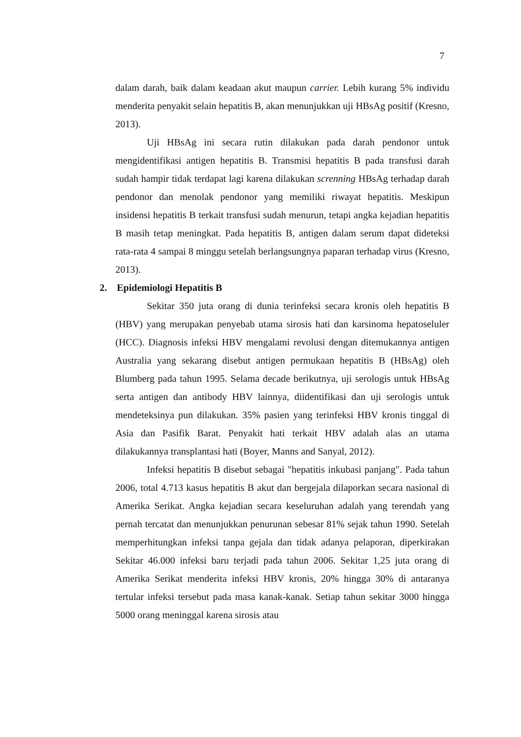7
dalam darah, baik dalam keadaan akut maupun carrier. Lebih kurang 5% individu menderita penyakit selain hepatitis B, akan menunjukkan uji HBsAg positif (Kresno, 2013).
Uji HBsAg ini secara rutin dilakukan pada darah pendonor untuk mengidentifikasi antigen hepatitis B. Transmisi hepatitis B pada transfusi darah sudah hampir tidak terdapat lagi karena dilakukan screnning HBsAg terhadap darah pendonor dan menolak pendonor yang memiliki riwayat hepatitis. Meskipun insidensi hepatitis B terkait transfusi sudah menurun, tetapi angka kejadian hepatitis B masih tetap meningkat. Pada hepatitis B, antigen dalam serum dapat dideteksi rata-rata 4 sampai 8 minggu setelah berlangsungnya paparan terhadap virus (Kresno, 2013).
2. Epidemiologi Hepatitis B
Sekitar 350 juta orang di dunia terinfeksi secara kronis oleh hepatitis B (HBV) yang merupakan penyebab utama sirosis hati dan karsinoma hepatoseluler (HCC). Diagnosis infeksi HBV mengalami revolusi dengan ditemukannya antigen Australia yang sekarang disebut antigen permukaan hepatitis B (HBsAg) oleh Blumberg pada tahun 1995. Selama decade berikutnya, uji serologis untuk HBsAg serta antigen dan antibody HBV lainnya, diidentifikasi dan uji serologis untuk mendeteksinya pun dilakukan. 35% pasien yang terinfeksi HBV kronis tinggal di Asia dan Pasifik Barat. Penyakit hati terkait HBV adalah alas an utama dilakukannya transplantasi hati (Boyer, Manns and Sanyal, 2012).
Infeksi hepatitis B disebut sebagai "hepatitis inkubasi panjang". Pada tahun 2006, total 4.713 kasus hepatitis B akut dan bergejala dilaporkan secara nasional di Amerika Serikat. Angka kejadian secara keseluruhan adalah yang terendah yang pernah tercatat dan menunjukkan penurunan sebesar 81% sejak tahun 1990. Setelah memperhitungkan infeksi tanpa gejala dan tidak adanya pelaporan, diperkirakan Sekitar 46.000 infeksi baru terjadi pada tahun 2006. Sekitar 1,25 juta orang di Amerika Serikat menderita infeksi HBV kronis, 20% hingga 30% di antaranya tertular infeksi tersebut pada masa kanak-kanak. Setiap tahun sekitar 3000 hingga 5000 orang meninggal karena sirosis atau